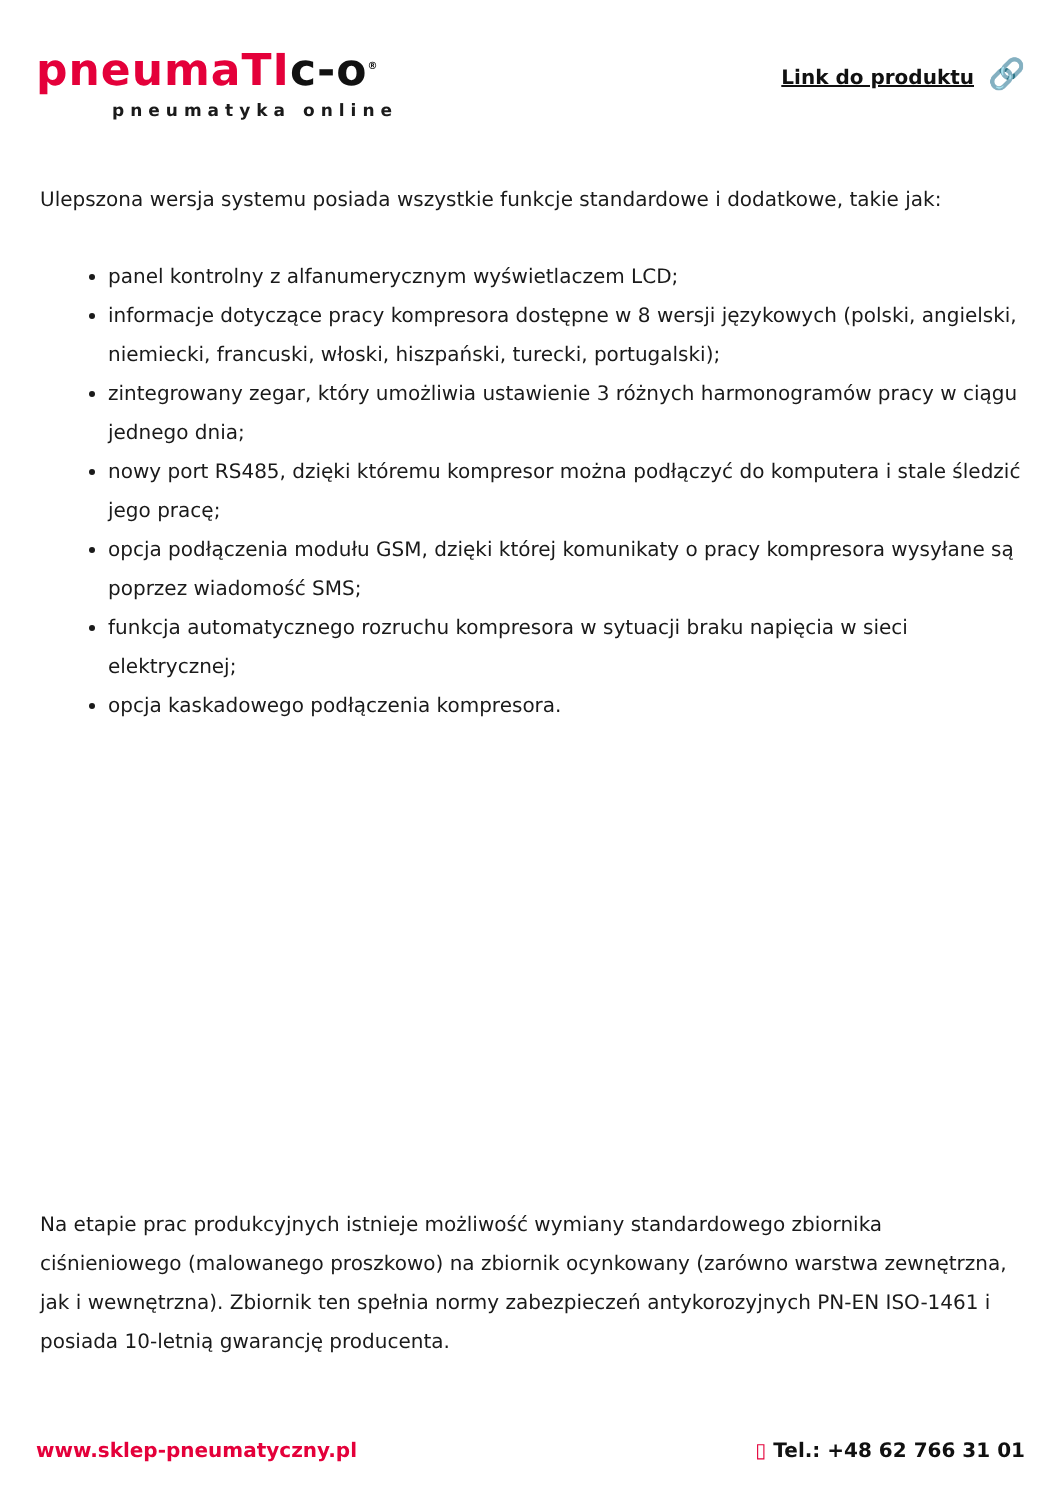pneumaTIc-o<sup>®</sup>
pneumatyka online
Link do produktu 🔗
Ulepszona wersja systemu posiada wszystkie funkcje standardowe i dodatkowe, takie jak:
panel kontrolny z alfanumerycznym wyświetlaczem LCD;
informacje dotyczące pracy kompresora dostępne w 8 wersji językowych (polski, angielski, niemiecki, francuski, włoski, hiszpański, turecki, portugalski);
zintegrowany zegar, który umożliwia ustawienie 3 różnych harmonogramów pracy w ciągu jednego dnia;
nowy port RS485, dzięki któremu kompresor można podłączyć do komputera i stale śledzić jego pracę;
opcja podłączenia modułu GSM, dzięki której komunikaty o pracy kompresora wysyłane są poprzez wiadomość SMS;
funkcja automatycznego rozruchu kompresora w sytuacji braku napięcia w sieci elektrycznej;
opcja kaskadowego podłączenia kompresora.
Na etapie prac produkcyjnych istnieje możliwość wymiany standardowego zbiornika ciśnieniowego (malowanego proszkowo) na zbiornik ocynkowany (zarówno warstwa zewnętrzna, jak i wewnętrzna). Zbiornik ten spełnia normy zabezpieczeń antykorozyjnych PN-EN ISO-1461 i posiada 10-letnią gwarancję producenta.
www.sklep-pneumatyczny.pl ▯ Tel.: +48 62 766 31 01